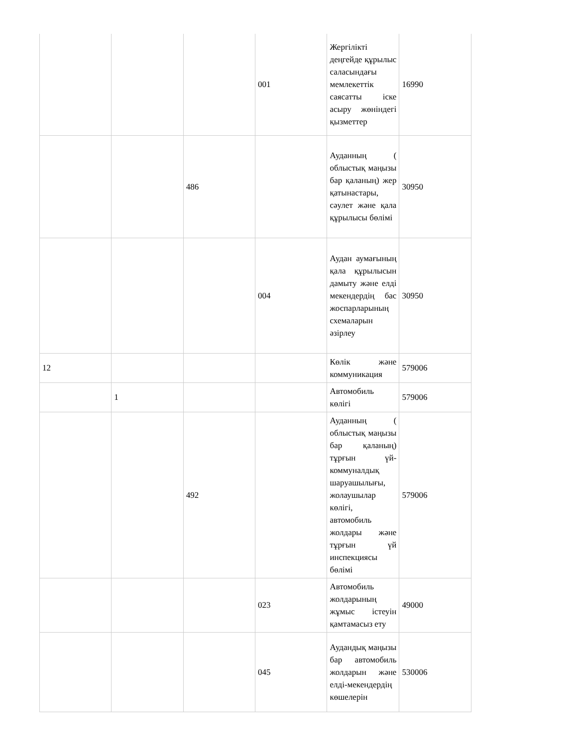| | | | 001 | Жергілікті деңгейде құрылыс саласындағы мемлекеттік саясатты іске асыру жөніндегі қызметтер | 16990 |
| | | 486 | | Ауданның ( облыстық маңызы бар қаланың) жер қатынастары, сәулет және қала құрылысы бөлімі | 30950 |
| | | | 004 | Аудан аумағының қала құрылысын дамыту және елді мекендердің бас жоспарларының схемаларын әзірлеу | 30950 |
| 12 | | | | Көлік және коммуникация | 579006 |
| | 1 | | | Автомобиль көлігі | 579006 |
| | | 492 | | Ауданның ( облыстық маңызы бар қаланың) тұрғын үй-коммуналдық шаруашылығы, жолаушылар көлігі, автомобиль жолдары және тұрғын үй инспекциясы бөлімі | 579006 |
| | | | 023 | Автомобиль жолдарының жұмыс істеуін қамтамасыз ету | 49000 |
| | | | 045 | Аудандық маңызы бар автомобиль жолдарын және елді-мекендердің көшелерін | 530006 |